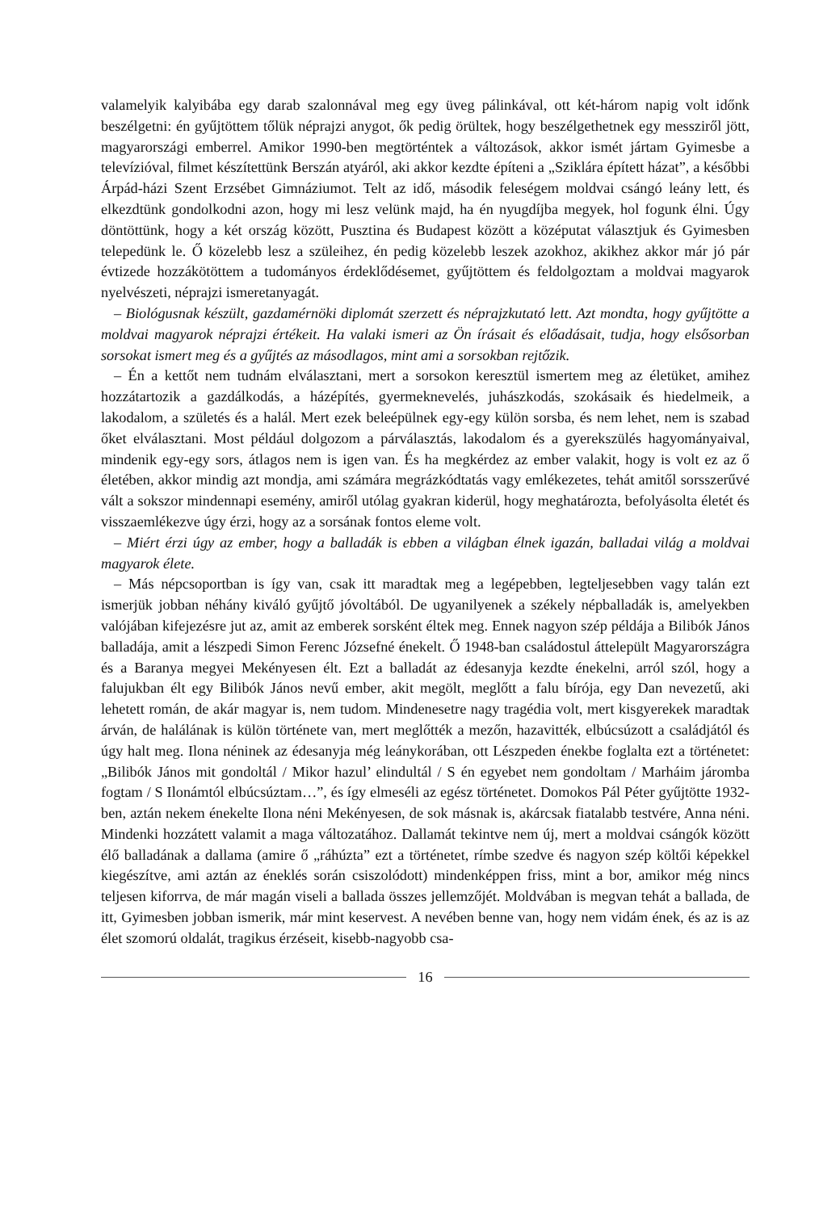valamelyik kalyibába egy darab szalonnával meg egy üveg pálinkával, ott két-három napig volt időnk beszélgetni: én gyűjtöttem tőlük néprajzi anygot, ők pedig örültek, hogy beszélgethetnek egy messziről jött, magyarországi emberrel. Amikor 1990-ben megtörténtek a változások, akkor ismét jártam Gyimesbe a televízióval, filmet készítettünk Berszán atyáról, aki akkor kezdte építeni a „Sziklára épített házat”, a későbbi Árpád-házi Szent Erzsébet Gimnáziumot. Telt az idő, második feleségem moldvai csángó leány lett, és elkezdtünk gondolkodni azon, hogy mi lesz velünk majd, ha én nyugdíjba megyek, hol fogunk élni. Úgy döntöttünk, hogy a két ország között, Pusztina és Budapest között a középutat választjuk és Gyimesben telepedünk le. Ő közelebb lesz a szüleihez, én pedig közelebb leszek azokhoz, akikhez akkor már jó pár évtizede hozzákötöttem a tudományos érdeklődésemet, gyűjtöttem és feldolgoztam a moldvai magyarok nyelvészeti, néprajzi ismeretanyagát.
– Biológusnak készült, gazdamérnöki diplomát szerzett és néprajzkutató lett. Azt mondta, hogy gyűjtötte a moldvai magyarok néprajzi értékeit. Ha valaki ismeri az Ön írásait és előadásait, tudja, hogy elsősorban sorsokat ismert meg és a gyűjtés az másodlagos, mint ami a sorsokban rejtőzik.
– Én a kettőt nem tudnám elválasztani, mert a sorsokon keresztül ismertem meg az életüket, amihez hozzátartozik a gazdálkodás, a házépítés, gyermeknevelés, juhászkodás, szokásaik és hiedelmeik, a lakodalom, a születés és a halál. Mert ezek beleépülnek egy-egy külön sorsba, és nem lehet, nem is szabad őket elválasztani. Most például dolgozom a párválasztás, lakodalom és a gyerekszülés hagyományaival, mindenik egy-egy sors, átlagos nem is igen van. És ha megkérdez az ember valakit, hogy is volt ez az ő életében, akkor mindig azt mondja, ami számára megrázkódtatás vagy emlékezetes, tehát amitől sorsszerűvé vált a sokszor mindennapi esemény, amiről utólag gyakran kiderül, hogy meghatározta, befolyásolta életét és visszaemlékezve úgy érzi, hogy az a sorsának fontos eleme volt.
– Miért érzi úgy az ember, hogy a balladák is ebben a világban élnek igazán, balladai világ a moldvai magyarok élete.
– Más népcsoportban is így van, csak itt maradtak meg a legépebben, legteljesebben vagy talán ezt ismerjük jobban néhány kiváló gyűjtő jóvoltából. De ugyanilyenek a székely népballadák is, amelyekben valójában kifejezésre jut az, amit az emberek sorsként éltek meg. Ennek nagyon szép példája a Bilibók János balladája, amit a lészpedi Simon Ferenc Józsefné énekelt. Ő 1948-ban családostul áttelepült Magyarországra és a Baranya megyei Mekényesen élt. Ezt a balladát az édesanyja kezdte énekelni, arról szól, hogy a falujukban élt egy Bilibók János nevű ember, akit megölt, meglőtt a falu bírója, egy Dan nevezetű, aki lehetett román, de akár magyar is, nem tudom. Mindenesetre nagy tragédia volt, mert kisgyerekek maradtak árván, de halálának is külön története van, mert meglőtték a mezőn, hazavitték, elbúcsúzott a családjától és úgy halt meg. Ilona néninek az édesanyja még leánykorában, ott Lészpeden énekbe foglalta ezt a történetet: „Bilibók János mit gondoltál / Mikor hazul’ elindultál / S én egyebet nem gondoltam / Marháim járomba fogtam / S Ilonámtól elbúcsúztam…”, és így elmeséli az egész történetet. Domokos Pál Péter gyűjtötte 1932-ben, aztán nekem énekelte Ilona néni Mekényesen, de sok másnak is, akárcsak fiatalabb testvére, Anna néni. Mindenki hozzátett valamit a maga változatához. Dallamát tekintve nem új, mert a moldvai csángók között élő balladának a dallama (amire ő „ráhúzta” ezt a történetet, rímbe szedve és nagyon szép költői képekkel kiegészítve, ami aztán az éneklés során csiszolódott) mindenképpen friss, mint a bor, amikor még nincs teljesen kiforrva, de már magán viseli a ballada összes jellemzőjét. Moldvában is megvan tehát a ballada, de itt, Gyimesben jobban ismerik, már mint keservest. A nevében benne van, hogy nem vidám ének, és az is az élet szomorú oldalát, tragikus érzéseit, kisebb-nagyobb csa-
16